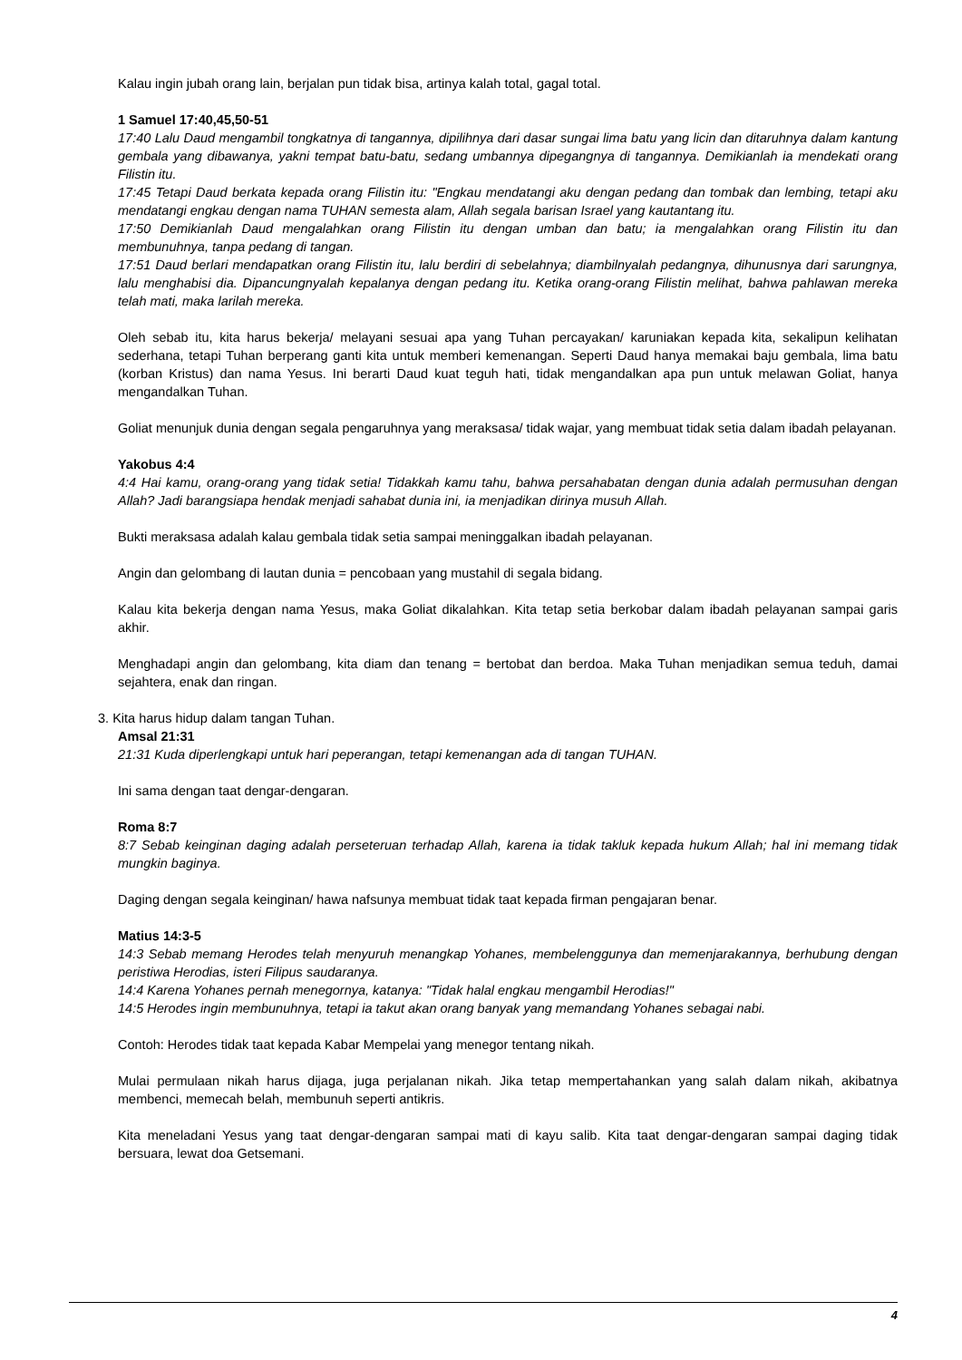Kalau ingin jubah orang lain, berjalan pun tidak bisa, artinya kalah total, gagal total.
1 Samuel 17:40,45,50-51
17:40 Lalu Daud mengambil tongkatnya di tangannya, dipilihnya dari dasar sungai lima batu yang licin dan ditaruhnya dalam kantung gembala yang dibawanya, yakni tempat batu-batu, sedang umbannya dipegangnya di tangannya. Demikianlah ia mendekati orang Filistin itu.
17:45 Tetapi Daud berkata kepada orang Filistin itu: "Engkau mendatangi aku dengan pedang dan tombak dan lembing, tetapi aku mendatangi engkau dengan nama TUHAN semesta alam, Allah segala barisan Israel yang kautantang itu.
17:50 Demikianlah Daud mengalahkan orang Filistin itu dengan umban dan batu; ia mengalahkan orang Filistin itu dan membunuhnya, tanpa pedang di tangan.
17:51 Daud berlari mendapatkan orang Filistin itu, lalu berdiri di sebelahnya; diambilnyalah pedangnya, dihunusnya dari sarungnya, lalu menghabisi dia. Dipancungnyalah kepalanya dengan pedang itu. Ketika orang-orang Filistin melihat, bahwa pahlawan mereka telah mati, maka larilah mereka.
Oleh sebab itu, kita harus bekerja/ melayani sesuai apa yang Tuhan percayakan/ karuniakan kepada kita, sekalipun kelihatan sederhana, tetapi Tuhan berperang ganti kita untuk memberi kemenangan. Seperti Daud hanya memakai baju gembala, lima batu (korban Kristus) dan nama Yesus. Ini berarti Daud kuat teguh hati, tidak mengandalkan apa pun untuk melawan Goliat, hanya mengandalkan Tuhan.
Goliat menunjuk dunia dengan segala pengaruhnya yang meraksasa/ tidak wajar, yang membuat tidak setia dalam ibadah pelayanan.
Yakobus 4:4
4:4 Hai kamu, orang-orang yang tidak setia! Tidakkah kamu tahu, bahwa persahabatan dengan dunia adalah permusuhan dengan Allah? Jadi barangsiapa hendak menjadi sahabat dunia ini, ia menjadikan dirinya musuh Allah.
Bukti meraksasa adalah kalau gembala tidak setia sampai meninggalkan ibadah pelayanan.
Angin dan gelombang di lautan dunia = pencobaan yang mustahil di segala bidang.
Kalau kita bekerja dengan nama Yesus, maka Goliat dikalahkan. Kita tetap setia berkobar dalam ibadah pelayanan sampai garis akhir.
Menghadapi angin dan gelombang, kita diam dan tenang = bertobat dan berdoa. Maka Tuhan menjadikan semua teduh, damai sejahtera, enak dan ringan.
3. Kita harus hidup dalam tangan Tuhan.
Amsal 21:31
21:31 Kuda diperlengkapi untuk hari peperangan, tetapi kemenangan ada di tangan TUHAN.
Ini sama dengan taat dengar-dengaran.
Roma 8:7
8:7 Sebab keinginan daging adalah perseteruan terhadap Allah, karena ia tidak takluk kepada hukum Allah; hal ini memang tidak mungkin baginya.
Daging dengan segala keinginan/ hawa nafsunya membuat tidak taat kepada firman pengajaran benar.
Matius 14:3-5
14:3 Sebab memang Herodes telah menyuruh menangkap Yohanes, membelenggunya dan memenjarakannya, berhubung dengan peristiwa Herodias, isteri Filipus saudaranya.
14:4 Karena Yohanes pernah menegornya, katanya: "Tidak halal engkau mengambil Herodias!"
14:5 Herodes ingin membunuhnya, tetapi ia takut akan orang banyak yang memandang Yohanes sebagai nabi.
Contoh: Herodes tidak taat kepada Kabar Mempelai yang menegor tentang nikah.
Mulai permulaan nikah harus dijaga, juga perjalanan nikah. Jika tetap mempertahankan yang salah dalam nikah, akibatnya membenci, memecah belah, membunuh seperti antikris.
Kita meneladani Yesus yang taat dengar-dengaran sampai mati di kayu salib. Kita taat dengar-dengaran sampai daging tidak bersuara, lewat doa Getsemani.
4